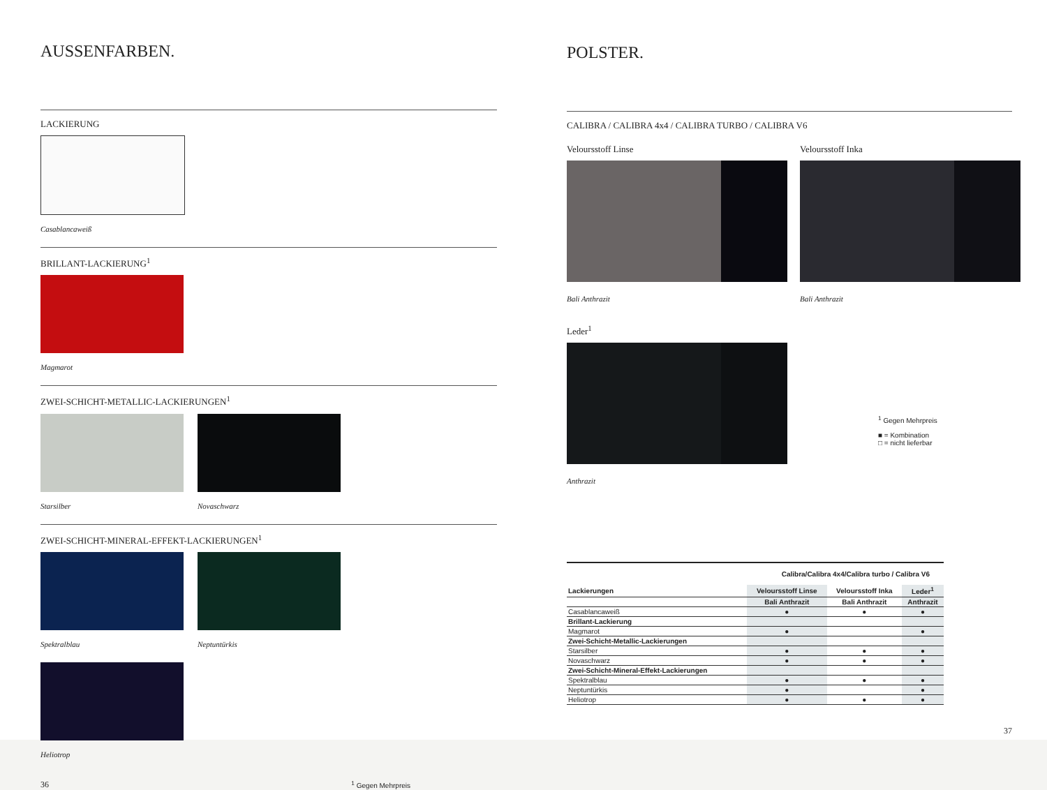AUSSENFARBEN.
LACKIERUNG
Casablancaweiß
BRILLANT-LACKIERUNG<sup>1</sup>
Magmarot
ZWEI-SCHICHT-METALLIC-LACKIERUNGEN<sup>1</sup>
Starsilber Novaschwarz
ZWEI-SCHICHT-MINERAL-EFFEKT-LACKIERUNGEN<sup>1</sup>
Spektralblau Neptuntürkis Heliotrop
36<sup>1</sup> Gegen Mehrpreis
POLSTER.
CALIBRA / CALIBRA 4x4 / CALIBRA TURBO / CALIBRA V6
Veloursstoff Linse
Bali Anthrazit
Veloursstoff Inka
Bali Anthrazit
Leder<sup>1</sup>
Anthrazit
<sup>1</sup> Gegen Mehrpreis
■ = Kombination
□ = nicht lieferbar
Calibra/Calibra 4x4/Calibra turbo / Calibra V6
| Lackierungen | Veloursstoff Linse | Veloursstoff Inka | Leder<sup>1</sup> |
| --- | --- | --- | --- |
| | Bali Anthrazit | Bali Anthrazit | Anthrazit |
| Casablancaweiß | ● | ● | ● |
| Brillant-Lackierung | | | |
| Magmarot | ● | | ● |
| Zwei-Schicht-Metallic-Lackierungen | | | |
| Starsilber | ● | ● | ● |
| Novaschwarz | ● | ● | ● |
| Zwei-Schicht-Mineral-Effekt-Lackierungen | | | |
| Spektralblau | ● | ● | ● |
| Neptuntürkis | ● | | ● |
| Heliotrop | ● | ● | ● |
37